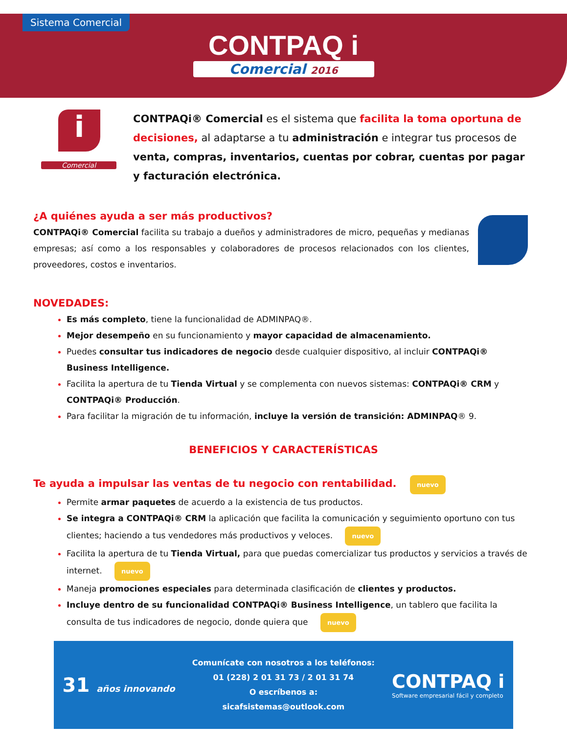Sistema Comercial
CONTPAQ i
Comercial 2016
i
Comercial
CONTPAQi® Comercial es el sistema que facilita la toma oportuna de decisiones, al adaptarse a tu administración e integrar tus procesos de venta, compras, inventarios, cuentas por cobrar, cuentas por pagar y facturación electrónica.
¿A quiénes ayuda a ser más productivos?
CONTPAQi® Comercial facilita su trabajo a dueños y administradores de micro, pequeñas y medianas empresas; así como a los responsables y colaboradores de procesos relacionados con los clientes, proveedores, costos e inventarios.
NOVEDADES:
Es más completo, tiene la funcionalidad de ADMINPAQ®.
Mejor desempeño en su funcionamiento y mayor capacidad de almacenamiento.
Puedes consultar tus indicadores de negocio desde cualquier dispositivo, al incluir CONTPAQi® Business Intelligence.
Facilita la apertura de tu Tienda Virtual y se complementa con nuevos sistemas: CONTPAQi® CRM y CONTPAQi® Producción.
Para facilitar la migración de tu información, incluye la versión de transición: ADMINPAQ® 9.
BENEFICIOS Y CARACTERÍSTICAS
Te ayuda a impulsar las ventas de tu negocio con rentabilidad. nuevo
Permite armar paquetes de acuerdo a la existencia de tus productos.
Se integra a CONTPAQi® CRM la aplicación que facilita la comunicación y seguimiento oportuno con tus clientes; haciendo a tus vendedores más productivos y veloces. nuevo
Facilita la apertura de tu Tienda Virtual, para que puedas comercializar tus productos y servicios a través de internet. nuevo
Maneja promociones especiales para determinada clasificación de clientes y productos.
Incluye dentro de su funcionalidad CONTPAQi® Business Intelligence, un tablero que facilita la consulta de tus indicadores de negocio, donde quiera que nuevo
31 años innovando
Comunícate con nosotros a los teléfonos:
01 (228) 2 01 31 73 / 2 01 31 74
O escríbenos a:
sicafsistemas@outlook.com
CONTPAQ i
Software empresarial fácil y completo